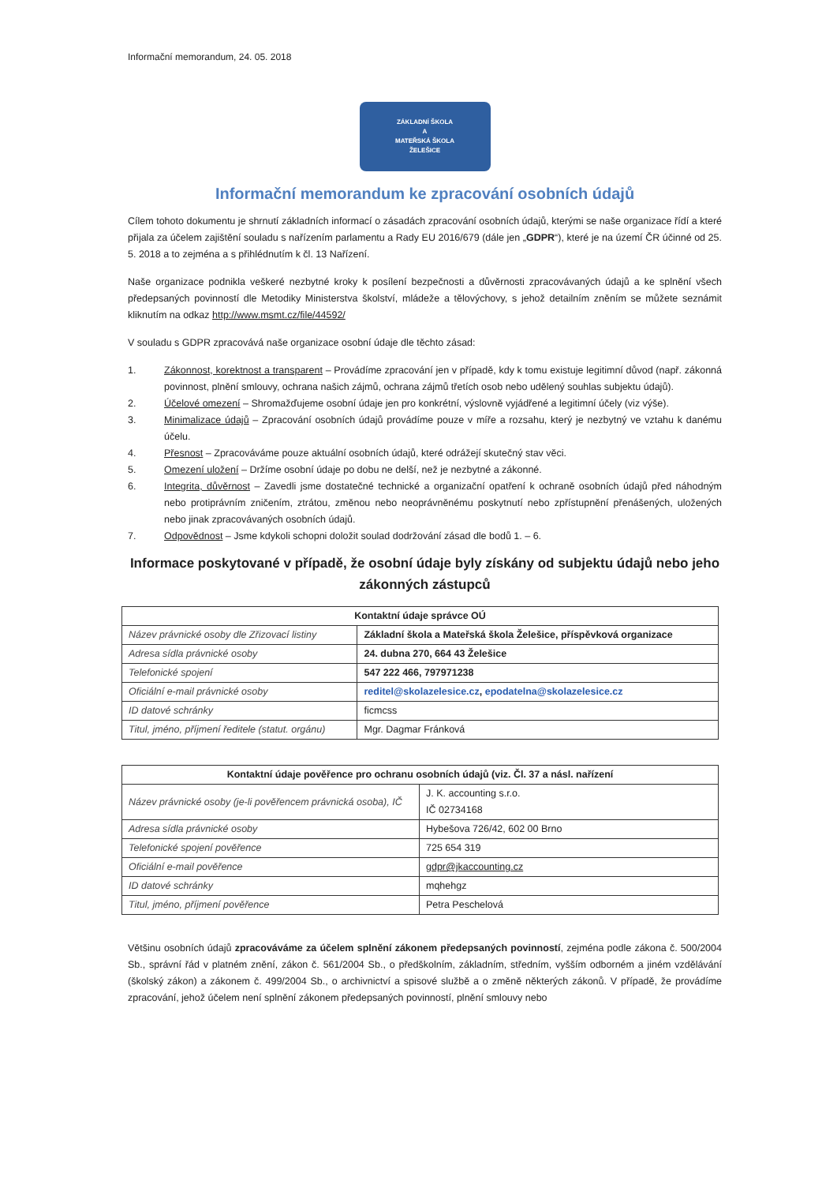Informační memorandum, 24. 05. 2018
ZÁKLADNÍ ŠKOLA
A
MATEŘSKÁ ŠKOLA
ŽELEŠICE
Informační memorandum ke zpracování osobních údajů
Cílem tohoto dokumentu je shrnutí základních informací o zásadách zpracování osobních údajů, kterými se naše organizace řídí a které přijala za účelem zajištění souladu s nařízením parlamentu a Rady EU 2016/679 (dále jen „GDPR“), které je na území ČR účinné od 25. 5. 2018 a to zejména a s přihlédnutím k čl. 13 Nařízení.
Naše organizace podnikla veškeré nezbytné kroky k posílení bezpečnosti a důvěrnosti zpracovávaných údajů a ke splnění všech předepsaných povinností dle Metodiky Ministerstva školství, mládeže a tělovýchovy, s jehož detailním zněním se můžete seznámit kliknutím na odkaz http://www.msmt.cz/file/44592/
V souladu s GDPR zpracovává naše organizace osobní údaje dle těchto zásad:
1. Zákonnost, korektnost a transparent – Provádíme zpracování jen v případě, kdy k tomu existuje legitimní důvod (např. zákonná povinnost, plnění smlouvy, ochrana našich zájmů, ochrana zájmů třetích osob nebo udělený souhlas subjektu údajů).
2. Účelové omezení – Shromažďujeme osobní údaje jen pro konkrétní, výslovně vyjádřené a legitimní účely (viz výše).
3. Minimalizace údajů – Zpracování osobních údajů provádíme pouze v míře a rozsahu, který je nezbytný ve vztahu k danému účelu.
4. Přesnost – Zpracováváme pouze aktuální osobních údajů, které odrážejí skutečný stav věci.
5. Omezení uložení – Držíme osobní údaje po dobu ne delší, než je nezbytné a zákonné.
6. Integrita, důvěrnost – Zavedli jsme dostatečné technické a organizační opatření k ochraně osobních údajů před náhodným nebo protiprávním zničením, ztrátou, změnou nebo neoprávněnému poskytnutí nebo zpřístupnění přenášených, uložených nebo jinak zpracovávaných osobních údajů.
7. Odpovědnost – Jsme kdykoli schopni doložit soulad dodržování zásad dle bodů 1. – 6.
Informace poskytované v případě, že osobní údaje byly získány od subjektu údajů nebo jeho zákonných zástupců
| Kontaktní údaje správce OÚ | |
| --- | --- |
| Název právnické osoby dle Zřizovací listiny | Základní škola a Mateřská škola Želešice, příspěvková organizace |
| Adresa sídla právnické osoby | 24. dubna 270, 664 43 Želešice |
| Telefonické spojení | 547 222 466, 797971238 |
| Oficiální e-mail právnické osoby | reditel@skolazelesice.cz , epodatelna@skolazelesice.cz |
| ID datové schránky | ficmcss |
| Titul, jméno, příjmení ředitele (statut. orgánu) | Mgr. Dagmar Fránková |
| Kontaktní údaje pověřence pro ochranu osobních údajů (viz. Čl. 37 a násl. nařízení | |
| --- | --- |
| Název právnické osoby (je-li pověřencem právnická osoba), IČ | J. K. accounting s.r.o. IČ 02734168 |
| Adresa sídla právnické osoby | Hybešova 726/42, 602 00 Brno |
| Telefonické spojení pověřence | 725 654 319 |
| Oficiální e-mail pověřence | gdpr@jkaccounting.cz |
| ID datové schránky | mqhehgz |
| Titul, jméno, příjmení pověřence | Petra Peschelová |
Většinu osobních údajů zpracováváme za účelem splnění zákonem předepsaných povinností, zejména podle zákona č. 500/2004 Sb., správní řád v platném znění, zákon č. 561/2004 Sb., o předškolním, základním, středním, vyšším odborném a jiném vzdělávání (školský zákon) a zákonem č. 499/2004 Sb., o archivnictví a spisové službě a o změně některých zákonů. V případě, že provádíme zpracování, jehož účelem není splnění zákonem předepsaných povinností, plnění smlouvy nebo